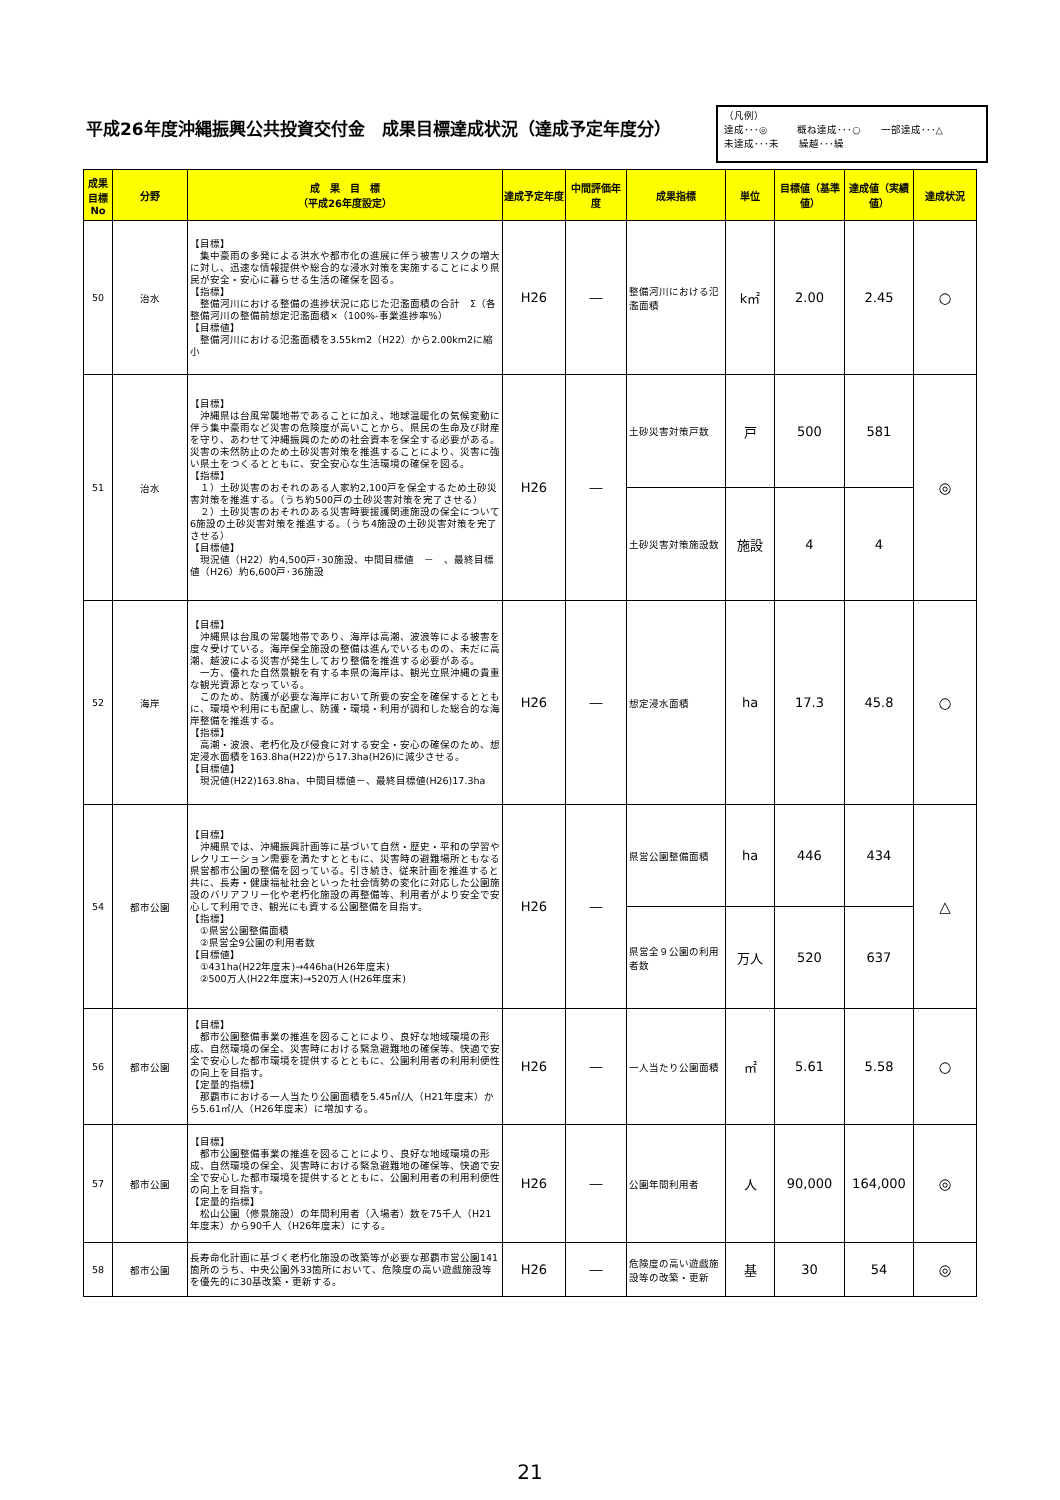平成26年度沖縄振興公共投資交付金　成果目標達成状況（達成予定年度分）
（凡例）
達成･･･◎　　　概ね達成･･･○　　一部達成･･･△
未達成･･･未　　繰越･･･繰
| 成果目標No | 分野 | 成 果 目 標 （平成26年度設定） | 達成予定年度 | 中間評価年度 | 成果指標 | 単位 | 目標値（基準値） | 達成値（実績値） | 達成状況 |
| --- | --- | --- | --- | --- | --- | --- | --- | --- | --- |
| 50 | 治水 | 【目標】 集中豪雨の多発による洪水や都市化の進展に伴う被害リスクの増大に対し、迅速な情報提供や総合的な浸水対策を実施することにより県民が安全・安心に暮らせる生活の確保を図る。 【指標】 整備河川における整備の進捗状況に応じた氾濫面積の合計 Σ（各整備河川の整備前想定氾濫面積×（100%-事業進捗率%） 【目標値】 整備河川における氾濫面積を3.55km2（H22）から2.00km2に縮小 | H26 | ― | 整備河川における氾濫面積 | k㎡ | 2.00 | 2.45 | ○ |
| 51 | 治水 | 【目標】 沖縄県は台風常襲地帯であることに加え、地球温暖化の気候変動に伴う集中豪雨など災害の危険度が高いことから、県民の生命及び財産を守り、あわせて沖縄振興のための社会資本を保全する必要がある。災害の未然防止のため土砂災害対策を推進することにより、災害に強い県土をつくるとともに、安全安心な生活環境の確保を図る。 【指標】 １）土砂災害のおそれのある人家約2,100戸を保全するため土砂災害対策を推進する。（うち約500戸の土砂災害対策を完了させる） ２）土砂災害のおそれのある災害時要援護関連施設の保全について6施設の土砂災害対策を推進する。（うち4施設の土砂災害対策を完了させる） 【目標値】 現況値（H22）約4,500戸･30施設、中間目標値 － 、最終目標値（H26）約6,600戸･36施設 | H26 | ― | 土砂災害対策戸数 | 戸 | 500 | 581 | ◎ |
| | | | | | 土砂災害対策施設数 | 施設 | 4 | 4 | |
| 52 | 海岸 | 【目標】 沖縄県は台風の常襲地帯であり、海岸は高潮、波浪等による被害を度々受けている。海岸保全施設の整備は進んでいるものの、未だに高潮、越波による災害が発生しており整備を推進する必要がある。 一方、優れた自然景観を有する本県の海岸は、観光立県沖縄の貴重な観光資源となっている。 このため、防護が必要な海岸において所要の安全を確保するとともに、環境や利用にも配慮し、防護・環境・利用が調和した総合的な海岸整備を推進する。 【指標】 高潮・波浪、老朽化及び侵食に対する安全・安心の確保のため、想定浸水面積を163.8ha(H22)から17.3ha(H26)に減少させる。 【目標値】 現況値(H22)163.8ha、中間目標値－、最終目標値(H26)17.3ha | H26 | ― | 想定浸水面積 | ha | 17.3 | 45.8 | ○ |
| 54 | 都市公園 | 【目標】 沖縄県では、沖縄振興計画等に基づいて自然・歴史・平和の学習やレクリエーション需要を満たすとともに、災害時の避難場所ともなる県営都市公園の整備を図っている。引き続き、従来計画を推進すると共に、長寿・健康福祉社会といった社会情勢の変化に対応した公園施設のバリアフリー化や老朽化施設の再整備等、利用者がより安全で安心して利用でき、観光にも資する公園整備を目指す。 【指標】 ①県営公園整備面積 ②県営全9公園の利用者数 【目標値】 ①431ha(H22年度末)→446ha(H26年度末) ②500万人(H22年度末)→520万人(H26年度末) | H26 | ― | 県営公園整備面積 | ha | 446 | 434 | △ |
| | | | | | 県営全９公園の利用者数 | 万人 | 520 | 637 | |
| 56 | 都市公園 | 【目標】 都市公園整備事業の推進を図ることにより、良好な地域環境の形成、自然環境の保全、災害時における緊急避難地の確保等、快適で安全で安心した都市環境を提供するとともに、公園利用者の利用利便性の向上を目指す。 【定量的指標】 那覇市における一人当たり公園面積を5.45㎡/人（H21年度末）から5.61㎡/人（H26年度末）に増加する。 | H26 | ― | 一人当たり公園面積 | ㎡ | 5.61 | 5.58 | ○ |
| 57 | 都市公園 | 【目標】 都市公園整備事業の推進を図ることにより、良好な地域環境の形成、自然環境の保全、災害時における緊急避難地の確保等、快適で安全で安心した都市環境を提供するとともに、公園利用者の利用利便性の向上を目指す。 【定量的指標】 松山公園（修景施設）の年間利用者（入場者）数を75千人（H21年度末）から90千人（H26年度末）にする。 | H26 | ― | 公園年間利用者 | 人 | 90,000 | 164,000 | ◎ |
| 58 | 都市公園 | 長寿命化計画に基づく老朽化施設の改築等が必要な那覇市営公園141箇所のうち、中央公園外33箇所において、危険度の高い遊戯施設等を優先的に30基改築・更新する。 | H26 | ― | 危険度の高い遊戯施設等の改築・更新 | 基 | 30 | 54 | ◎ |
21